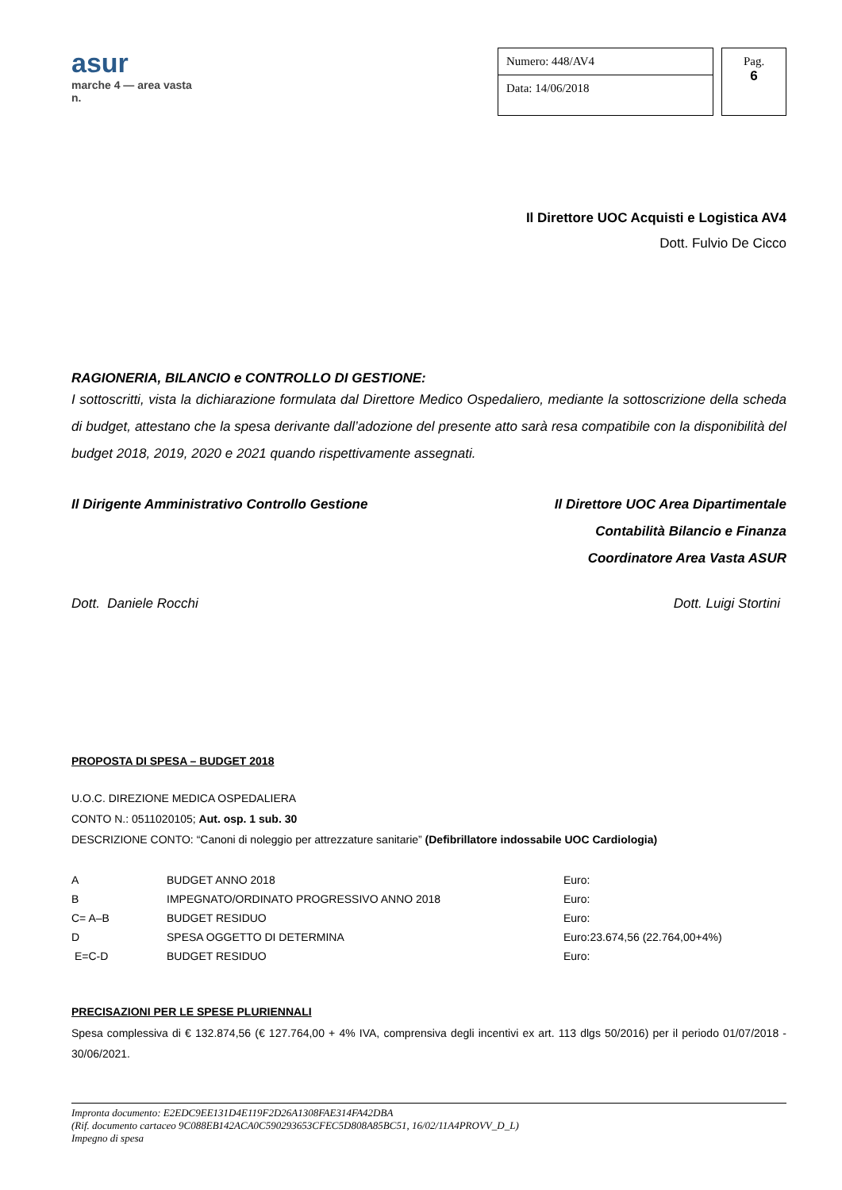asur
marche 4 — area vasta n.
Numero: 448/AV4
Data: 14/06/2018
Pag.
6
Il Direttore UOC Acquisti e Logistica AV4
Dott. Fulvio De Cicco
RAGIONERIA, BILANCIO e CONTROLLO DI GESTIONE:
I sottoscritti, vista la dichiarazione formulata dal Direttore Medico Ospedaliero, mediante la sottoscrizione della scheda di budget, attestano che la spesa derivante dall’adozione del presente atto sarà resa compatibile con la disponibilità del budget 2018, 2019, 2020 e 2021 quando rispettivamente assegnati.
Il Dirigente Amministrativo Controllo Gestione
Il Direttore UOC Area Dipartimentale
Contabilità Bilancio e Finanza
Coordinatore Area Vasta ASUR
Dott. Daniele Rocchi Dott. Luigi Stortini
PROPOSTA DI SPESA – BUDGET 2018
U.O.C. DIREZIONE MEDICA OSPEDALIERA
CONTO N.: 0511020105; Aut. osp. 1 sub. 30
DESCRIZIONE CONTO: “Canoni di noleggio per attrezzature sanitarie” (Defibrillatore indossabile UOC Cardiologia)
| A | BUDGET ANNO 2018 | Euro: |
| B | IMPEGNATO/ORDINATO PROGRESSIVO ANNO 2018 | Euro: |
| C= A–B | BUDGET RESIDUO | Euro: |
| D | SPESA OGGETTO DI DETERMINA | Euro:23.674,56 (22.764,00+4%) |
| E=C-D | BUDGET RESIDUO | Euro: |
PRECISAZIONI PER LE SPESE PLURIENNALI
Spesa complessiva di € 132.874,56 (€ 127.764,00 + 4% IVA, comprensiva degli incentivi ex art. 113 dlgs 50/2016) per il periodo 01/07/2018 - 30/06/2021.
Impronta documento: E2EDC9EE131D4E119F2D26A1308FAE314FA42DBA
(Rif. documento cartaceo 9C088EB142ACA0C590293653CFEC5D808A85BC51, 16/02/11A4PROVV_D_L)
Impegno di spesa